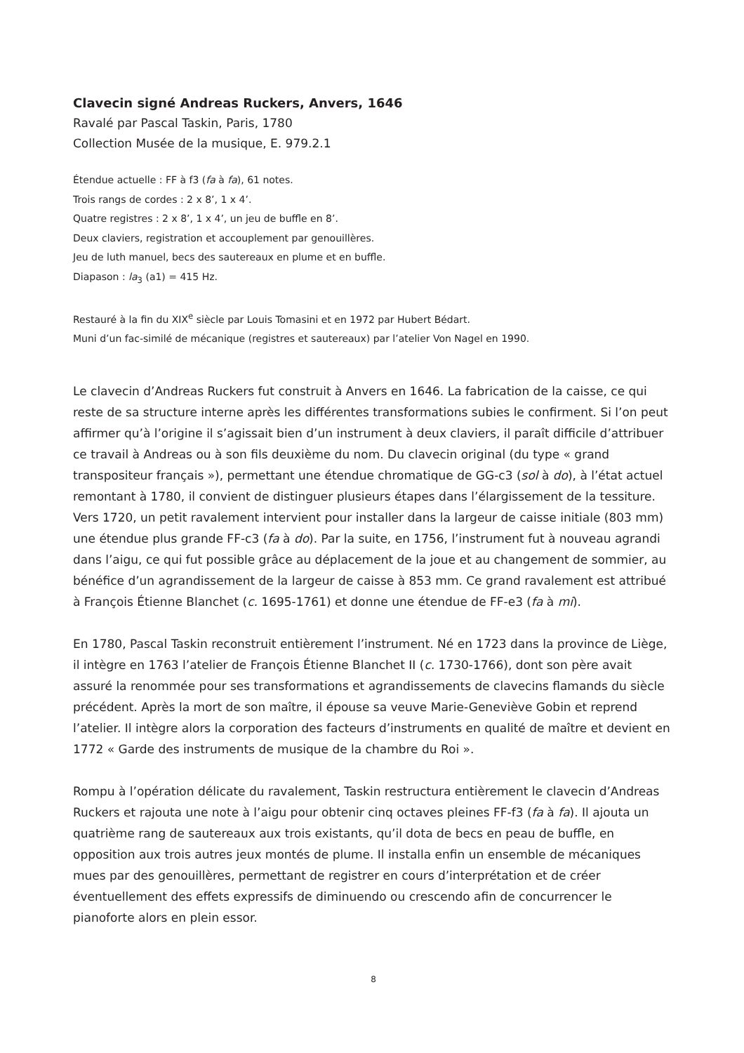Clavecin signé Andreas Ruckers, Anvers, 1646
Ravalé par Pascal Taskin, Paris, 1780
Collection Musée de la musique, E. 979.2.1
Étendue actuelle : FF à f3 (fa à fa), 61 notes.
Trois rangs de cordes : 2 x 8’, 1 x 4’.
Quatre registres : 2 x 8’, 1 x 4’, un jeu de buffle en 8’.
Deux claviers, registration et accouplement par genouillères.
Jeu de luth manuel, becs des sautereaux en plume et en buffle.
Diapason : la<sub>3</sub> (a1) = 415 Hz.
Restauré à la fin du XIX<sup>e</sup> siècle par Louis Tomasini et en 1972 par Hubert Bédart.
Muni d’un fac-similé de mécanique (registres et sautereaux) par l’atelier Von Nagel en 1990.
Le clavecin d’Andreas Ruckers fut construit à Anvers en 1646. La fabrication de la caisse, ce qui reste de sa structure interne après les différentes transformations subies le confirment. Si l’on peut affirmer qu’à l’origine il s’agissait bien d’un instrument à deux claviers, il paraît difficile d’attribuer ce travail à Andreas ou à son fils deuxième du nom. Du clavecin original (du type « grand transpositeur français »), permettant une étendue chromatique de GG-c3 (sol à do), à l’état actuel remontant à 1780, il convient de distinguer plusieurs étapes dans l’élargissement de la tessiture. Vers 1720, un petit ravalement intervient pour installer dans la largeur de caisse initiale (803 mm) une étendue plus grande FF-c3 (fa à do). Par la suite, en 1756, l’instrument fut à nouveau agrandi dans l’aigu, ce qui fut possible grâce au déplacement de la joue et au changement de sommier, au bénéfice d’un agrandissement de la largeur de caisse à 853 mm. Ce grand ravalement est attribué à François Étienne Blanchet (c. 1695-1761) et donne une étendue de FF-e3 (fa à mi).
En 1780, Pascal Taskin reconstruit entièrement l’instrument. Né en 1723 dans la province de Liège, il intègre en 1763 l’atelier de François Étienne Blanchet II (c. 1730-1766), dont son père avait assuré la renommée pour ses transformations et agrandissements de clavecins flamands du siècle précédent. Après la mort de son maître, il épouse sa veuve Marie-Geneviève Gobin et reprend l’atelier. Il intègre alors la corporation des facteurs d’instruments en qualité de maître et devient en 1772 « Garde des instruments de musique de la chambre du Roi ».
Rompu à l’opération délicate du ravalement, Taskin restructura entièrement le clavecin d’Andreas Ruckers et rajouta une note à l’aigu pour obtenir cinq octaves pleines FF-f3 (fa à fa). Il ajouta un quatrième rang de sautereaux aux trois existants, qu’il dota de becs en peau de buffle, en opposition aux trois autres jeux montés de plume. Il installa enfin un ensemble de mécaniques mues par des genouillères, permettant de registrer en cours d’interprétation et de créer éventuellement des effets expressifs de diminuendo ou crescendo afin de concurrencer le pianoforte alors en plein essor.
8